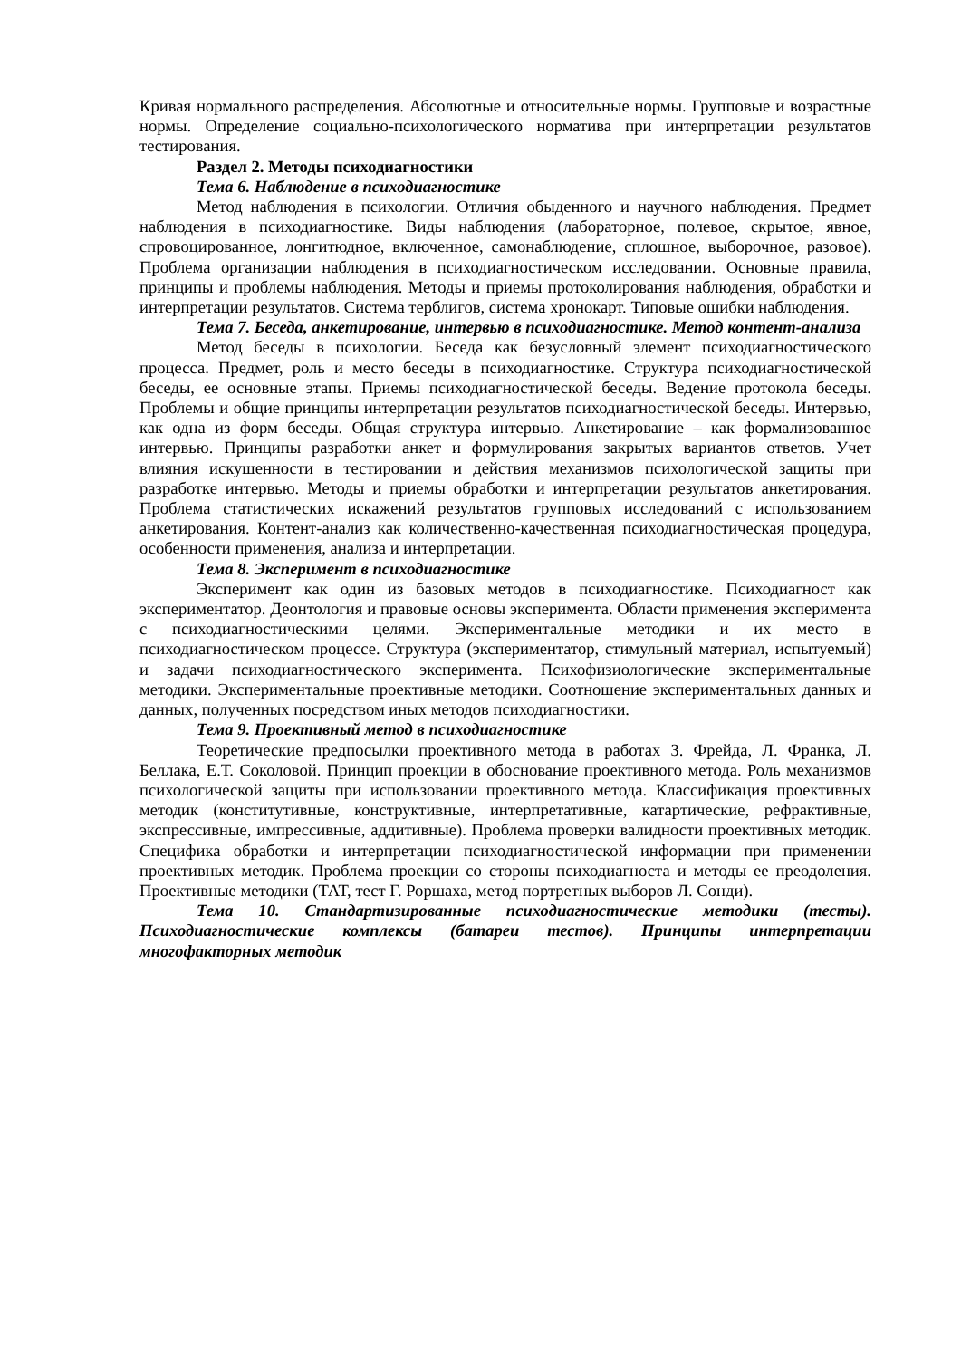Кривая нормального распределения. Абсолютные и относительные нормы. Групповые и возрастные нормы. Определение социально-психологического норматива при интерпретации результатов тестирования.
Раздел 2. Методы психодиагностики
Тема 6. Наблюдение в психодиагностике
Метод наблюдения в психологии. Отличия обыденного и научного наблюдения. Предмет наблюдения в психодиагностике. Виды наблюдения (лабораторное, полевое, скрытое, явное, спровоцированное, лонгитюдное, включенное, самонаблюдение, сплошное, выборочное, разовое). Проблема организации наблюдения в психодиагностическом исследовании. Основные правила, принципы и проблемы наблюдения. Методы и приемы протоколирования наблюдения, обработки и интерпретации результатов. Система терблигов, система хронокарт. Типовые ошибки наблюдения.
Тема 7. Беседа, анкетирование, интервью в психодиагностике. Метод контент-анализа
Метод беседы в психологии. Беседа как безусловный элемент психодиагностического процесса. Предмет, роль и место беседы в психодиагностике. Структура психодиагностической беседы, ее основные этапы. Приемы психодиагностической беседы. Ведение протокола беседы. Проблемы и общие принципы интерпретации результатов психодиагностической беседы. Интервью, как одна из форм беседы. Общая структура интервью. Анкетирование – как формализованное интервью. Принципы разработки анкет и формулирования закрытых вариантов ответов. Учет влияния искушенности в тестировании и действия механизмов психологической защиты при разработке интервью. Методы и приемы обработки и интерпретации результатов анкетирования. Проблема статистических искажений результатов групповых исследований с использованием анкетирования. Контент-анализ как количественно-качественная психодиагностическая процедура, особенности применения, анализа и интерпретации.
Тема 8. Эксперимент в психодиагностике
Эксперимент как один из базовых методов в психодиагностике. Психодиагност как экспериментатор. Деонтология и правовые основы эксперимента. Области применения эксперимента с психодиагностическими целями. Экспериментальные методики и их место в психодиагностическом процессе. Структура (экспериментатор, стимульный материал, испытуемый) и задачи психодиагностического эксперимента. Психофизиологические экспериментальные методики. Экспериментальные проективные методики. Соотношение экспериментальных данных и данных, полученных посредством иных методов психодиагностики.
Тема 9. Проективный метод в психодиагностике
Теоретические предпосылки проективного метода в работах З. Фрейда, Л. Франка, Л. Беллака, Е.Т. Соколовой. Принцип проекции в обоснование проективного метода. Роль механизмов психологической защиты при использовании проективного метода. Классификация проективных методик (конститутивные, конструктивные, интерпретативные, катартические, рефрактивные, экспрессивные, импрессивные, аддитивные). Проблема проверки валидности проективных методик. Специфика обработки и интерпретации психодиагностической информации при применении проективных методик. Проблема проекции со стороны психодиагноста и методы ее преодоления. Проективные методики (ТАТ, тест Г. Роршаха, метод портретных выборов Л. Сонди).
Тема 10. Стандартизированные психодиагностические методики (тесты). Психодиагностические комплексы (батареи тестов). Принципы интерпретации многофакторных методик